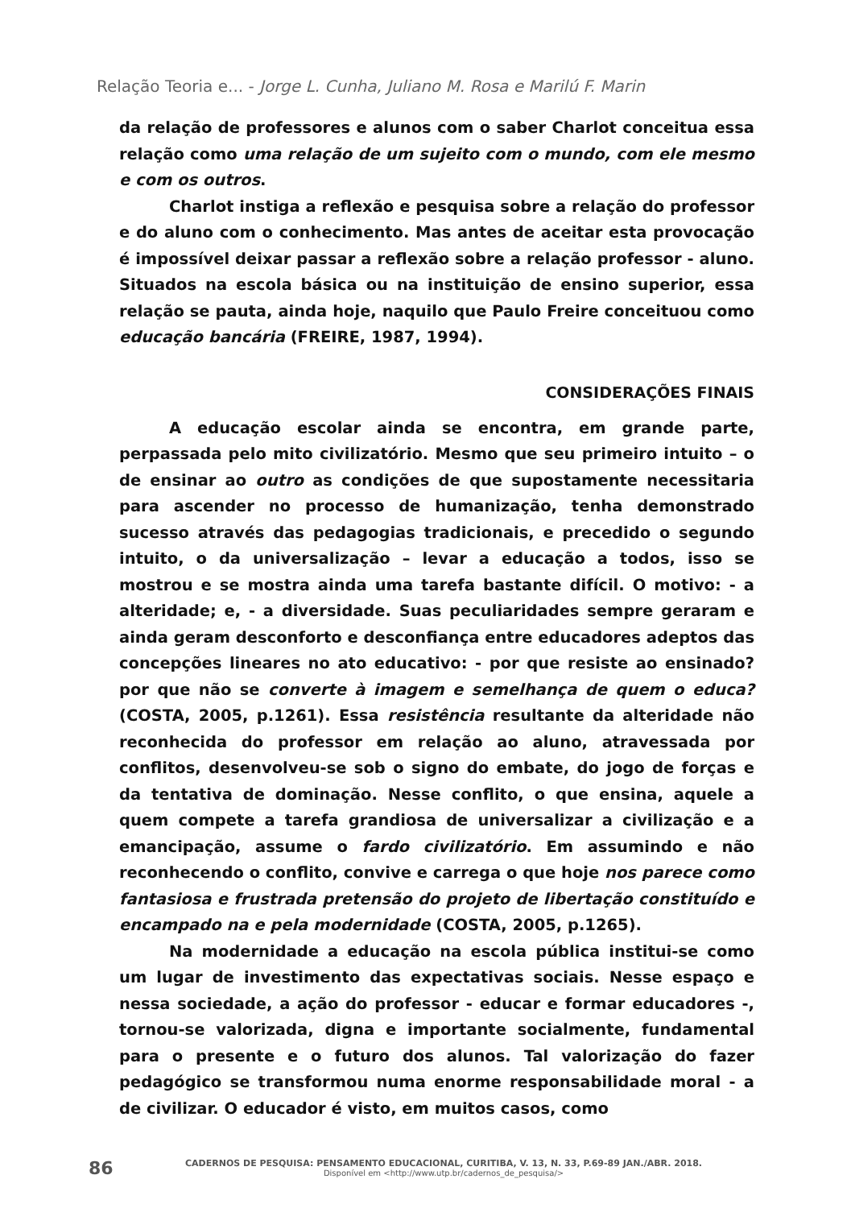Relação Teoria e... - Jorge L. Cunha, Juliano M. Rosa e Marilú F. Marin
da relação de professores e alunos com o saber Charlot conceitua essa relação como uma relação de um sujeito com o mundo, com ele mesmo e com os outros.
Charlot instiga a reflexão e pesquisa sobre a relação do professor e do aluno com o conhecimento. Mas antes de aceitar esta provocação é impossível deixar passar a reflexão sobre a relação professor - aluno. Situados na escola básica ou na instituição de ensino superior, essa relação se pauta, ainda hoje, naquilo que Paulo Freire conceituou como educação bancária (FREIRE, 1987, 1994).
CONSIDERAÇÕES FINAIS
A educação escolar ainda se encontra, em grande parte, perpassada pelo mito civilizatório. Mesmo que seu primeiro intuito – o de ensinar ao outro as condições de que supostamente necessitaria para ascender no processo de humanização, tenha demonstrado sucesso através das pedagogias tradicionais, e precedido o segundo intuito, o da universalização – levar a educação a todos, isso se mostrou e se mostra ainda uma tarefa bastante difícil. O motivo: - a alteridade; e, - a diversidade. Suas peculiaridades sempre geraram e ainda geram desconforto e desconfiança entre educadores adeptos das concepções lineares no ato educativo: - por que resiste ao ensinado? por que não se converte à imagem e semelhança de quem o educa? (COSTA, 2005, p.1261). Essa resistência resultante da alteridade não reconhecida do professor em relação ao aluno, atravessada por conflitos, desenvolveu-se sob o signo do embate, do jogo de forças e da tentativa de dominação. Nesse conflito, o que ensina, aquele a quem compete a tarefa grandiosa de universalizar a civilização e a emancipação, assume o fardo civilizatório. Em assumindo e não reconhecendo o conflito, convive e carrega o que hoje nos parece como fantasiosa e frustrada pretensão do projeto de libertação constituído e encampado na e pela modernidade (COSTA, 2005, p.1265).
Na modernidade a educação na escola pública institui-se como um lugar de investimento das expectativas sociais. Nesse espaço e nessa sociedade, a ação do professor - educar e formar educadores -, tornou-se valorizada, digna e importante socialmente, fundamental para o presente e o futuro dos alunos. Tal valorização do fazer pedagógico se transformou numa enorme responsabilidade moral - a de civilizar. O educador é visto, em muitos casos, como
86
CADERNOS DE PESQUISA: PENSAMENTO EDUCACIONAL, CURITIBA, V. 13, N. 33, P.69-89 JAN./ABR. 2018.
Disponível em <http://www.utp.br/cadernos_de_pesquisa/>